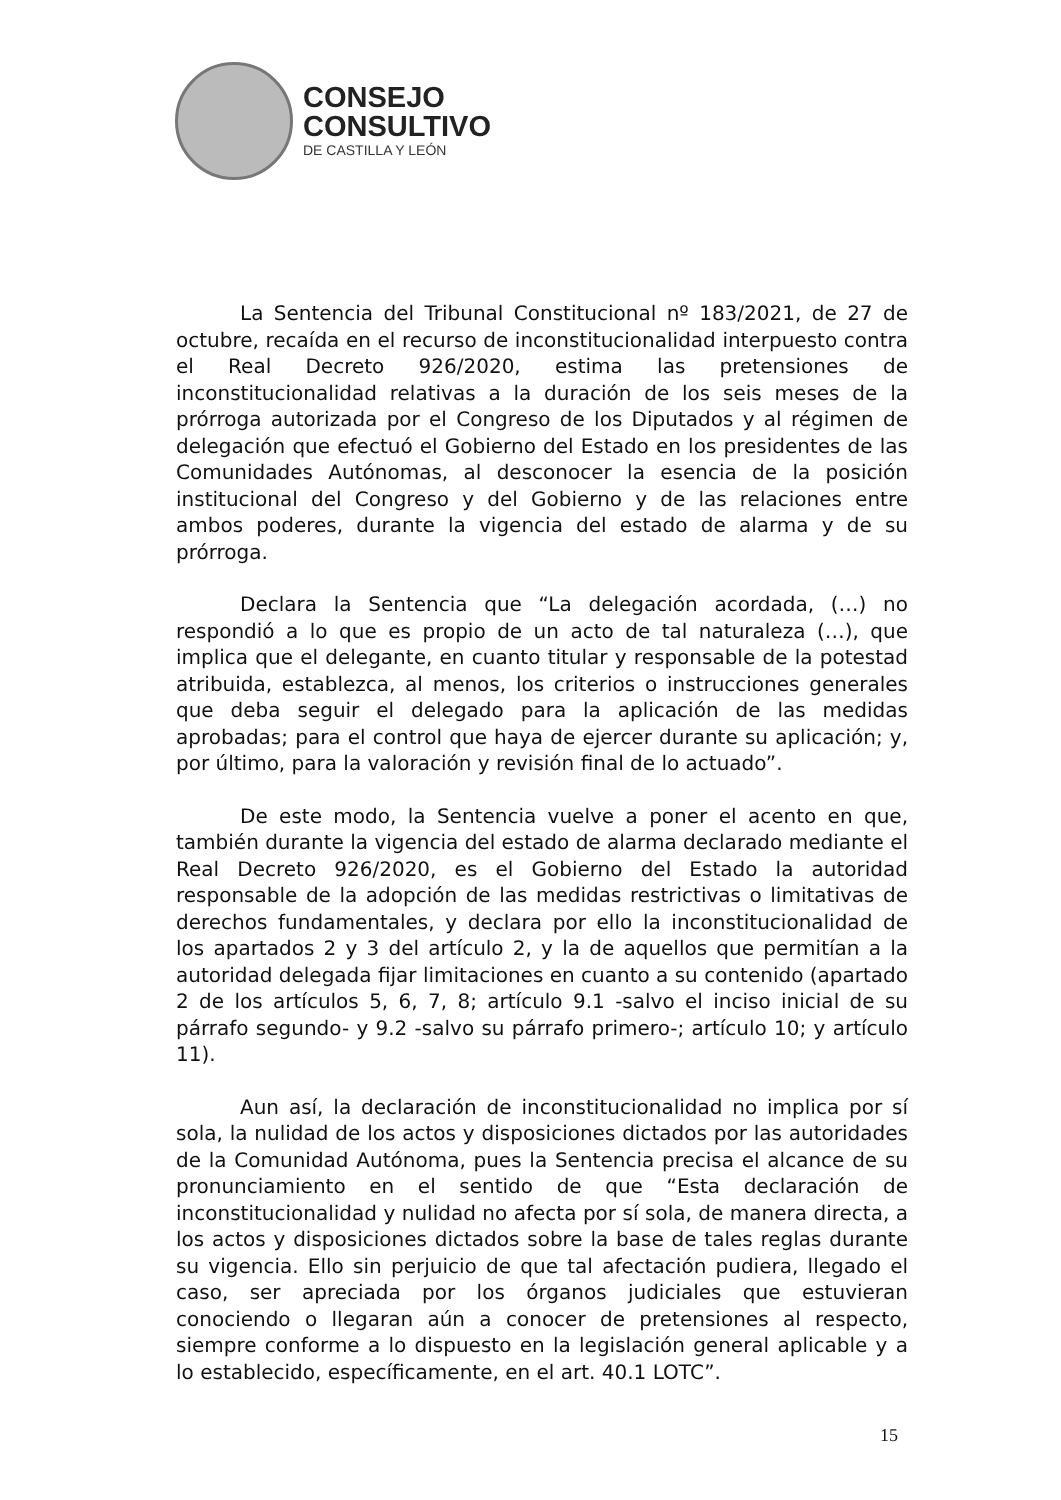CONSEJO
CONSULTIVO
DE CASTILLA Y LEÓN
La Sentencia del Tribunal Constitucional nº 183/2021, de 27 de octubre, recaída en el recurso de inconstitucionalidad interpuesto contra el Real Decreto 926/2020, estima las pretensiones de inconstitucionalidad relativas a la duración de los seis meses de la prórroga autorizada por el Congreso de los Diputados y al régimen de delegación que efectuó el Gobierno del Estado en los presidentes de las Comunidades Autónomas, al desconocer la esencia de la posición institucional del Congreso y del Gobierno y de las relaciones entre ambos poderes, durante la vigencia del estado de alarma y de su prórroga.
Declara la Sentencia que “La delegación acordada, (…) no respondió a lo que es propio de un acto de tal naturaleza (…), que implica que el delegante, en cuanto titular y responsable de la potestad atribuida, establezca, al menos, los criterios o instrucciones generales que deba seguir el delegado para la aplicación de las medidas aprobadas; para el control que haya de ejercer durante su aplicación; y, por último, para la valoración y revisión final de lo actuado”.
De este modo, la Sentencia vuelve a poner el acento en que, también durante la vigencia del estado de alarma declarado mediante el Real Decreto 926/2020, es el Gobierno del Estado la autoridad responsable de la adopción de las medidas restrictivas o limitativas de derechos fundamentales, y declara por ello la inconstitucionalidad de los apartados 2 y 3 del artículo 2, y la de aquellos que permitían a la autoridad delegada fijar limitaciones en cuanto a su contenido (apartado 2 de los artículos 5, 6, 7, 8; artículo 9.1 -salvo el inciso inicial de su párrafo segundo- y 9.2 -salvo su párrafo primero-; artículo 10; y artículo 11).
Aun así, la declaración de inconstitucionalidad no implica por sí sola, la nulidad de los actos y disposiciones dictados por las autoridades de la Comunidad Autónoma, pues la Sentencia precisa el alcance de su pronunciamiento en el sentido de que “Esta declaración de inconstitucionalidad y nulidad no afecta por sí sola, de manera directa, a los actos y disposiciones dictados sobre la base de tales reglas durante su vigencia. Ello sin perjuicio de que tal afectación pudiera, llegado el caso, ser apreciada por los órganos judiciales que estuvieran conociendo o llegaran aún a conocer de pretensiones al respecto, siempre conforme a lo dispuesto en la legislación general aplicable y a lo establecido, específicamente, en el art. 40.1 LOTC”.
15